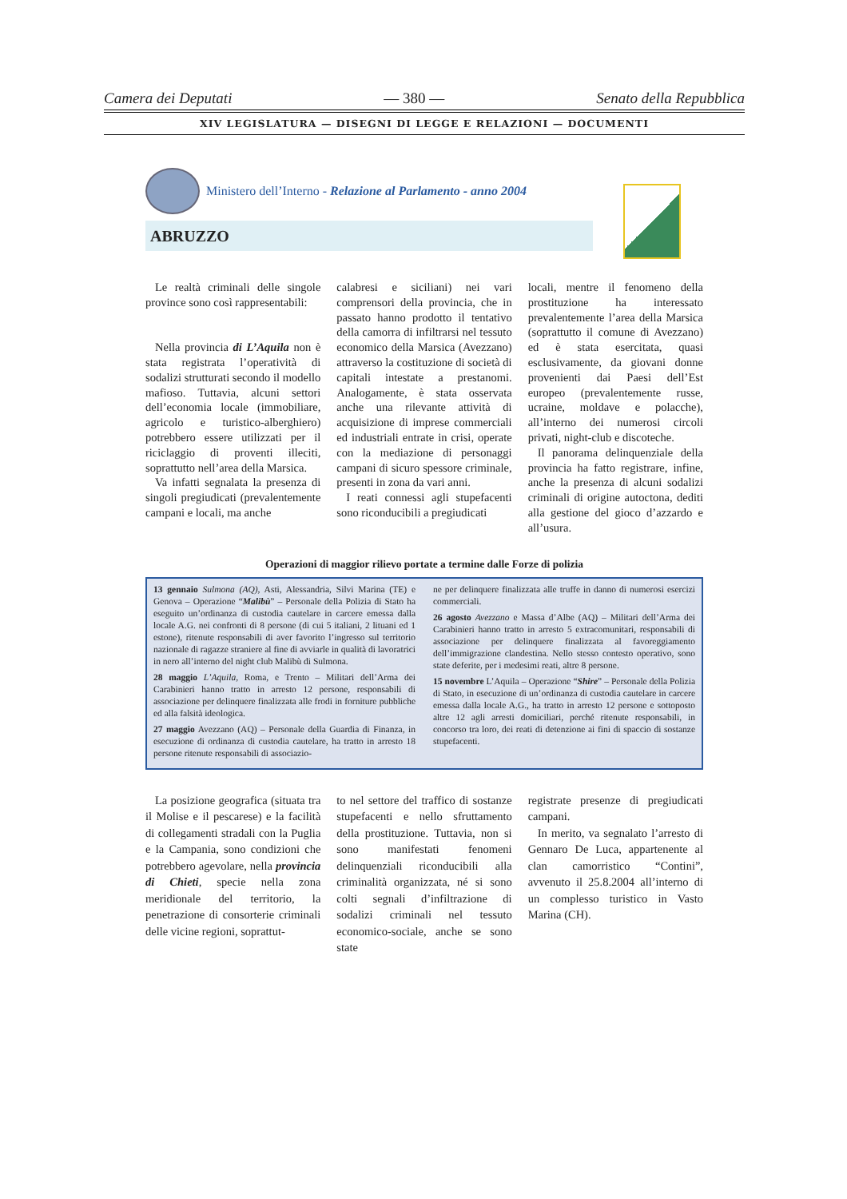Camera dei Deputati — 380 — Senato della Repubblica
XIV LEGISLATURA — DISEGNI DI LEGGE E RELAZIONI — DOCUMENTI
Ministero dell’Interno - Relazione al Parlamento - anno 2004
ABRUZZO
Le realtà criminali delle singole province sono così rappresentabili:
Nella provincia di L’Aquila non è stata registrata l’operatività di sodalizi strutturati secondo il modello mafioso. Tuttavia, alcuni settori dell’economia locale (immobiliare, agricolo e turistico-alberghiero) potrebbero essere utilizzati per il riciclaggio di proventi illeciti, soprattutto nell’area della Marsica.
Va infatti segnalata la presenza di singoli pregiudicati (prevalentemente campani e locali, ma anche
calabresi e siciliani) nei vari comprensori della provincia, che in passato hanno prodotto il tentativo della camorra di infiltrarsi nel tessuto economico della Marsica (Avezzano) attraverso la costituzione di società di capitali intestate a prestanomi. Analogamente, è stata osservata anche una rilevante attività di acquisizione di imprese commerciali ed industriali entrate in crisi, operate con la mediazione di personaggi campani di sicuro spessore criminale, presenti in zona da vari anni.
I reati connessi agli stupefacenti sono riconducibili a pregiudicati
locali, mentre il fenomeno della prostituzione ha interessato prevalentemente l’area della Marsica (soprattutto il comune di Avezzano) ed è stata esercitata, quasi esclusivamente, da giovani donne provenienti dai Paesi dell’Est europeo (prevalentemente russe, ucraine, moldave e polacche), all’interno dei numerosi circoli privati, night-club e discoteche.
Il panorama delinquenziale della provincia ha fatto registrare, infine, anche la presenza di alcuni sodalizi criminali di origine autoctona, dediti alla gestione del gioco d’azzardo e all’usura.
Operazioni di maggior rilievo portate a termine dalle Forze di polizia
13 gennaio Sulmona (AQ), Asti, Alessandria, Silvi Marina (TE) e Genova – Operazione “Malibù” – Personale della Polizia di Stato ha eseguito un’ordinanza di custodia cautelare in carcere emessa dalla locale A.G. nei confronti di 8 persone (di cui 5 italiani, 2 lituani ed 1 estone), ritenute responsabili di aver favorito l’ingresso sul territorio nazionale di ragazze straniere al fine di avviarle in qualità di lavoratrici in nero all’interno del night club Malibù di Sulmona.
28 maggio L’Aquila, Roma, e Trento – Militari dell’Arma dei Carabinieri hanno tratto in arresto 12 persone, responsabili di associazione per delinquere finalizzata alle frodi in forniture pubbliche ed alla falsità ideologica.
27 maggio Avezzano (AQ) – Personale della Guardia di Finanza, in esecuzione di ordinanza di custodia cautelare, ha tratto in arresto 18 persone ritenute responsabili di associazio-
ne per delinquere finalizzata alle truffe in danno di numerosi esercizi commerciali.
26 agosto Avezzano e Massa d’Albe (AQ) – Militari dell’Arma dei Carabinieri hanno tratto in arresto 5 extracomunitari, responsabili di associazione per delinquere finalizzata al favoreggiamento dell’immigrazione clandestina. Nello stesso contesto operativo, sono state deferite, per i medesimi reati, altre 8 persone.
15 novembre L’Aquila – Operazione “Shire” – Personale della Polizia di Stato, in esecuzione di un’ordinanza di custodia cautelare in carcere emessa dalla locale A.G., ha tratto in arresto 12 persone e sottoposto altre 12 agli arresti domiciliari, perché ritenute responsabili, in concorso tra loro, dei reati di detenzione ai fini di spaccio di sostanze stupefacenti.
La posizione geografica (situata tra il Molise e il pescarese) e la facilità di collegamenti stradali con la Puglia e la Campania, sono condizioni che potrebbero agevolare, nella provincia di Chieti, specie nella zona meridionale del territorio, la penetrazione di consorterie criminali delle vicine regioni, soprattut-
to nel settore del traffico di sostanze stupefacenti e nello sfruttamento della prostituzione. Tuttavia, non si sono manifestati fenomeni delinquenziali riconducibili alla criminalità organizzata, né si sono colti segnali d’infiltrazione di sodalizi criminali nel tessuto economico-sociale, anche se sono state
registrate presenze di pregiudicati campani.
In merito, va segnalato l’arresto di Gennaro De Luca, appartenente al clan camorristico “Contini”, avvenuto il 25.8.2004 all’interno di un complesso turistico in Vasto Marina (CH).